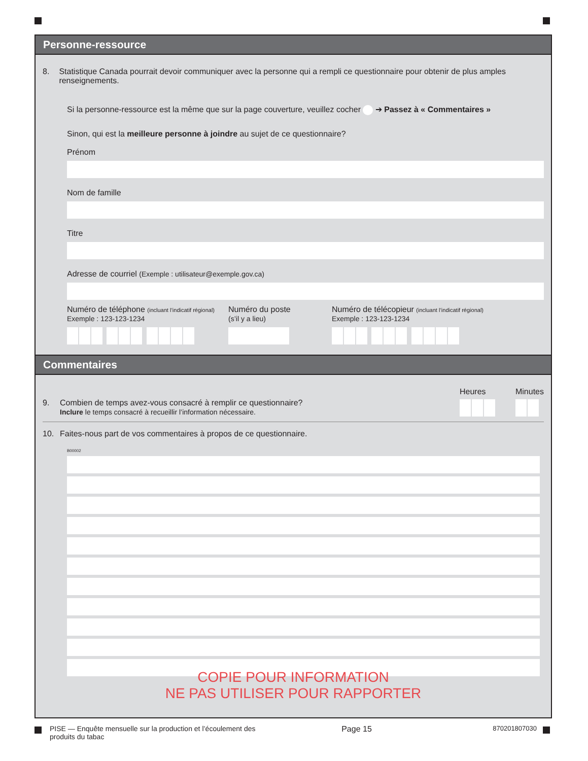Personne-ressource
8. Statistique Canada pourrait devoir communiquer avec la personne qui a rempli ce questionnaire pour obtenir de plus amples renseignements.
Si la personne-ressource est la même que sur la page couverture, veuillez cocher ➔ Passez à « Commentaires »
Sinon, qui est la meilleure personne à joindre au sujet de ce questionnaire?
Prénom
Nom de famille
Titre
Adresse de courriel (Exemple : utilisateur@exemple.gov.ca)
Numéro de téléphone (incluant l’indicatif régional)
Exemple : 123-123-1234
Numéro du poste
(s’il y a lieu)
Numéro de télécopieur (incluant l’indicatif régional)
Exemple : 123-123-1234
Commentaires
9. Combien de temps avez-vous consacré à remplir ce questionnaire?
Inclure le temps consacré à recueillir l’information nécessaire.
Heures Minutes
10. Faites-nous part de vos commentaires à propos de ce questionnaire.
B00002
COPIE POUR INFORMATION
NE PAS UTILISER POUR RAPPORTER
PISE — Enquête mensuelle sur la production et l’écoulement des produits du tabac
Page 15
870201807030